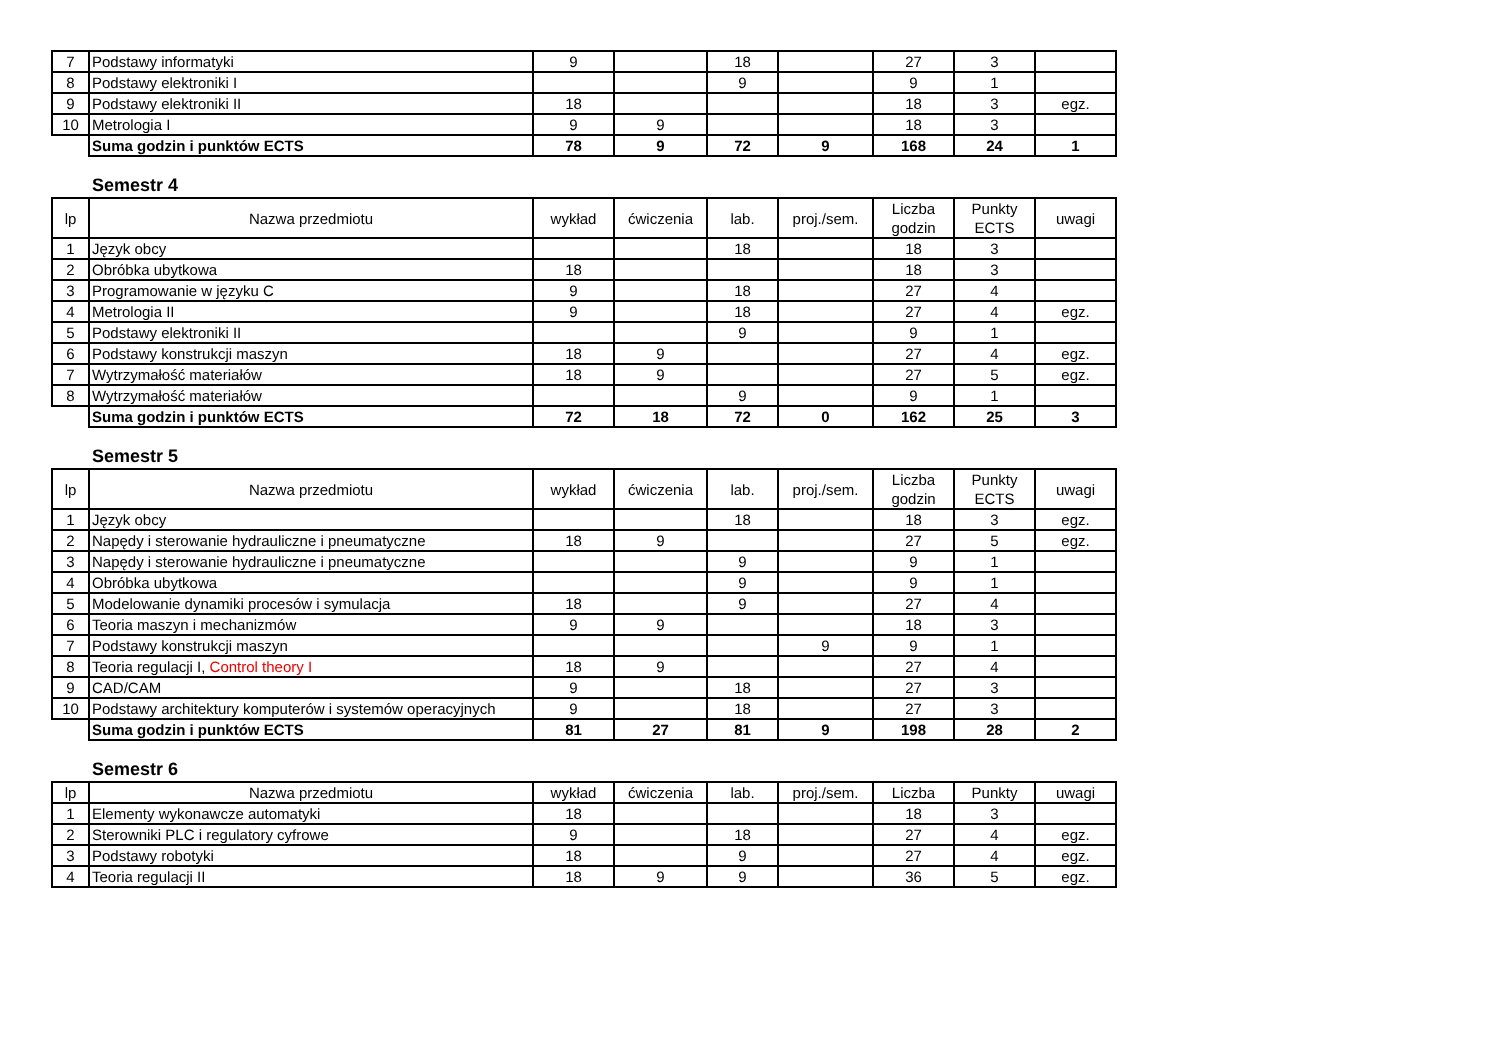| 7 | Podstawy informatyki | 9 | | 18 | | 27 | 3 | |
| 8 | Podstawy elektroniki I | | | 9 | | 9 | 1 | |
| 9 | Podstawy elektroniki II | 18 | | | | 18 | 3 | egz. |
| 10 | Metrologia I | 9 | 9 | | | 18 | 3 | |
| | Suma godzin i punktów ECTS | 78 | 9 | 72 | 9 | 168 | 24 | 1 |
Semestr 4
| lp | Nazwa przedmiotu | wykład | ćwiczenia | lab. | proj./sem. | Liczba godzin | Punkty ECTS | uwagi |
| --- | --- | --- | --- | --- | --- | --- | --- | --- |
| 1 | Język obcy | | | 18 | | 18 | 3 | |
| 2 | Obróbka ubytkowa | 18 | | | | 18 | 3 | |
| 3 | Programowanie w języku C | 9 | | 18 | | 27 | 4 | |
| 4 | Metrologia II | 9 | | 18 | | 27 | 4 | egz. |
| 5 | Podstawy elektroniki II | | | 9 | | 9 | 1 | |
| 6 | Podstawy konstrukcji maszyn | 18 | 9 | | | 27 | 4 | egz. |
| 7 | Wytrzymałość materiałów | 18 | 9 | | | 27 | 5 | egz. |
| 8 | Wytrzymałość materiałów | | | 9 | | 9 | 1 | |
| | Suma godzin i punktów ECTS | 72 | 18 | 72 | 0 | 162 | 25 | 3 |
Semestr 5
| lp | Nazwa przedmiotu | wykład | ćwiczenia | lab. | proj./sem. | Liczba godzin | Punkty ECTS | uwagi |
| --- | --- | --- | --- | --- | --- | --- | --- | --- |
| 1 | Język obcy | | | 18 | | 18 | 3 | egz. |
| 2 | Napędy i sterowanie hydrauliczne i pneumatyczne | 18 | 9 | | | 27 | 5 | egz. |
| 3 | Napędy i sterowanie hydrauliczne i pneumatyczne | | | 9 | | 9 | 1 | |
| 4 | Obróbka ubytkowa | | | 9 | | 9 | 1 | |
| 5 | Modelowanie dynamiki procesów i symulacja | 18 | | 9 | | 27 | 4 | |
| 6 | Teoria maszyn i mechanizmów | 9 | 9 | | | 18 | 3 | |
| 7 | Podstawy konstrukcji maszyn | | | | 9 | 9 | 1 | |
| 8 | Teoria regulacji I, Control theory I | 18 | 9 | | | 27 | 4 | |
| 9 | CAD/CAM | 9 | | 18 | | 27 | 3 | |
| 10 | Podstawy architektury komputerów i systemów operacyjnych | 9 | | 18 | | 27 | 3 | |
| | Suma godzin i punktów ECTS | 81 | 27 | 81 | 9 | 198 | 28 | 2 |
Semestr 6
| lp | Nazwa przedmiotu | wykład | ćwiczenia | lab. | proj./sem. | Liczba | Punkty | uwagi |
| --- | --- | --- | --- | --- | --- | --- | --- | --- |
| 1 | Elementy wykonawcze automatyki | 18 | | | | 18 | 3 | |
| 2 | Sterowniki PLC i regulatory cyfrowe | 9 | | 18 | | 27 | 4 | egz. |
| 3 | Podstawy robotyki | 18 | | 9 | | 27 | 4 | egz. |
| 4 | Teoria regulacji II | 18 | 9 | 9 | | 36 | 5 | egz. |